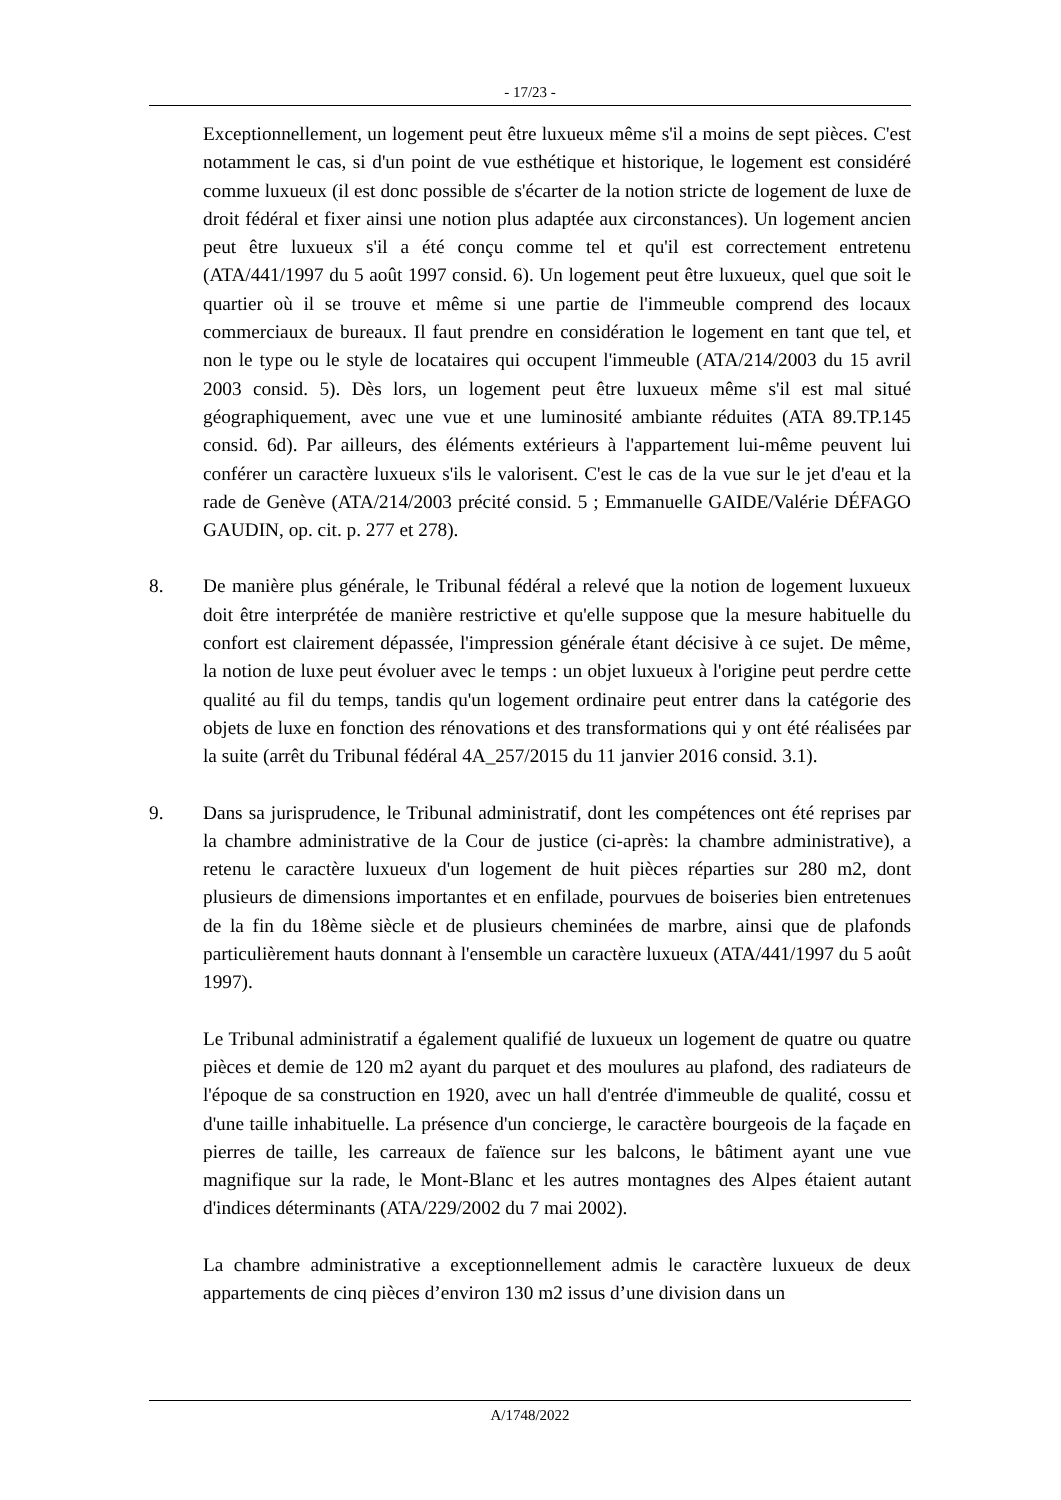- 17/23 -
Exceptionnellement, un logement peut être luxueux même s'il a moins de sept pièces. C'est notamment le cas, si d'un point de vue esthétique et historique, le logement est considéré comme luxueux (il est donc possible de s'écarter de la notion stricte de logement de luxe de droit fédéral et fixer ainsi une notion plus adaptée aux circonstances). Un logement ancien peut être luxueux s'il a été conçu comme tel et qu'il est correctement entretenu (ATA/441/1997 du 5 août 1997 consid. 6). Un logement peut être luxueux, quel que soit le quartier où il se trouve et même si une partie de l'immeuble comprend des locaux commerciaux de bureaux. Il faut prendre en considération le logement en tant que tel, et non le type ou le style de locataires qui occupent l'immeuble (ATA/214/2003 du 15 avril 2003 consid. 5). Dès lors, un logement peut être luxueux même s'il est mal situé géographiquement, avec une vue et une luminosité ambiante réduites (ATA 89.TP.145 consid. 6d). Par ailleurs, des éléments extérieurs à l'appartement lui-même peuvent lui conférer un caractère luxueux s'ils le valorisent. C'est le cas de la vue sur le jet d'eau et la rade de Genève (ATA/214/2003 précité consid. 5 ; Emmanuelle GAIDE/Valérie DÉFAGO GAUDIN, op. cit. p. 277 et 278).
8. De manière plus générale, le Tribunal fédéral a relevé que la notion de logement luxueux doit être interprétée de manière restrictive et qu'elle suppose que la mesure habituelle du confort est clairement dépassée, l'impression générale étant décisive à ce sujet. De même, la notion de luxe peut évoluer avec le temps : un objet luxueux à l'origine peut perdre cette qualité au fil du temps, tandis qu'un logement ordinaire peut entrer dans la catégorie des objets de luxe en fonction des rénovations et des transformations qui y ont été réalisées par la suite (arrêt du Tribunal fédéral 4A_257/2015 du 11 janvier 2016 consid. 3.1).
9. Dans sa jurisprudence, le Tribunal administratif, dont les compétences ont été reprises par la chambre administrative de la Cour de justice (ci-après: la chambre administrative), a retenu le caractère luxueux d'un logement de huit pièces réparties sur 280 m2, dont plusieurs de dimensions importantes et en enfilade, pourvues de boiseries bien entretenues de la fin du 18ème siècle et de plusieurs cheminées de marbre, ainsi que de plafonds particulièrement hauts donnant à l'ensemble un caractère luxueux (ATA/441/1997 du 5 août 1997).
Le Tribunal administratif a également qualifié de luxueux un logement de quatre ou quatre pièces et demie de 120 m2 ayant du parquet et des moulures au plafond, des radiateurs de l'époque de sa construction en 1920, avec un hall d'entrée d'immeuble de qualité, cossu et d'une taille inhabituelle. La présence d'un concierge, le caractère bourgeois de la façade en pierres de taille, les carreaux de faïence sur les balcons, le bâtiment ayant une vue magnifique sur la rade, le Mont-Blanc et les autres montagnes des Alpes étaient autant d'indices déterminants (ATA/229/2002 du 7 mai 2002).
La chambre administrative a exceptionnellement admis le caractère luxueux de deux appartements de cinq pièces d’environ 130 m2 issus d’une division dans un
A/1748/2022